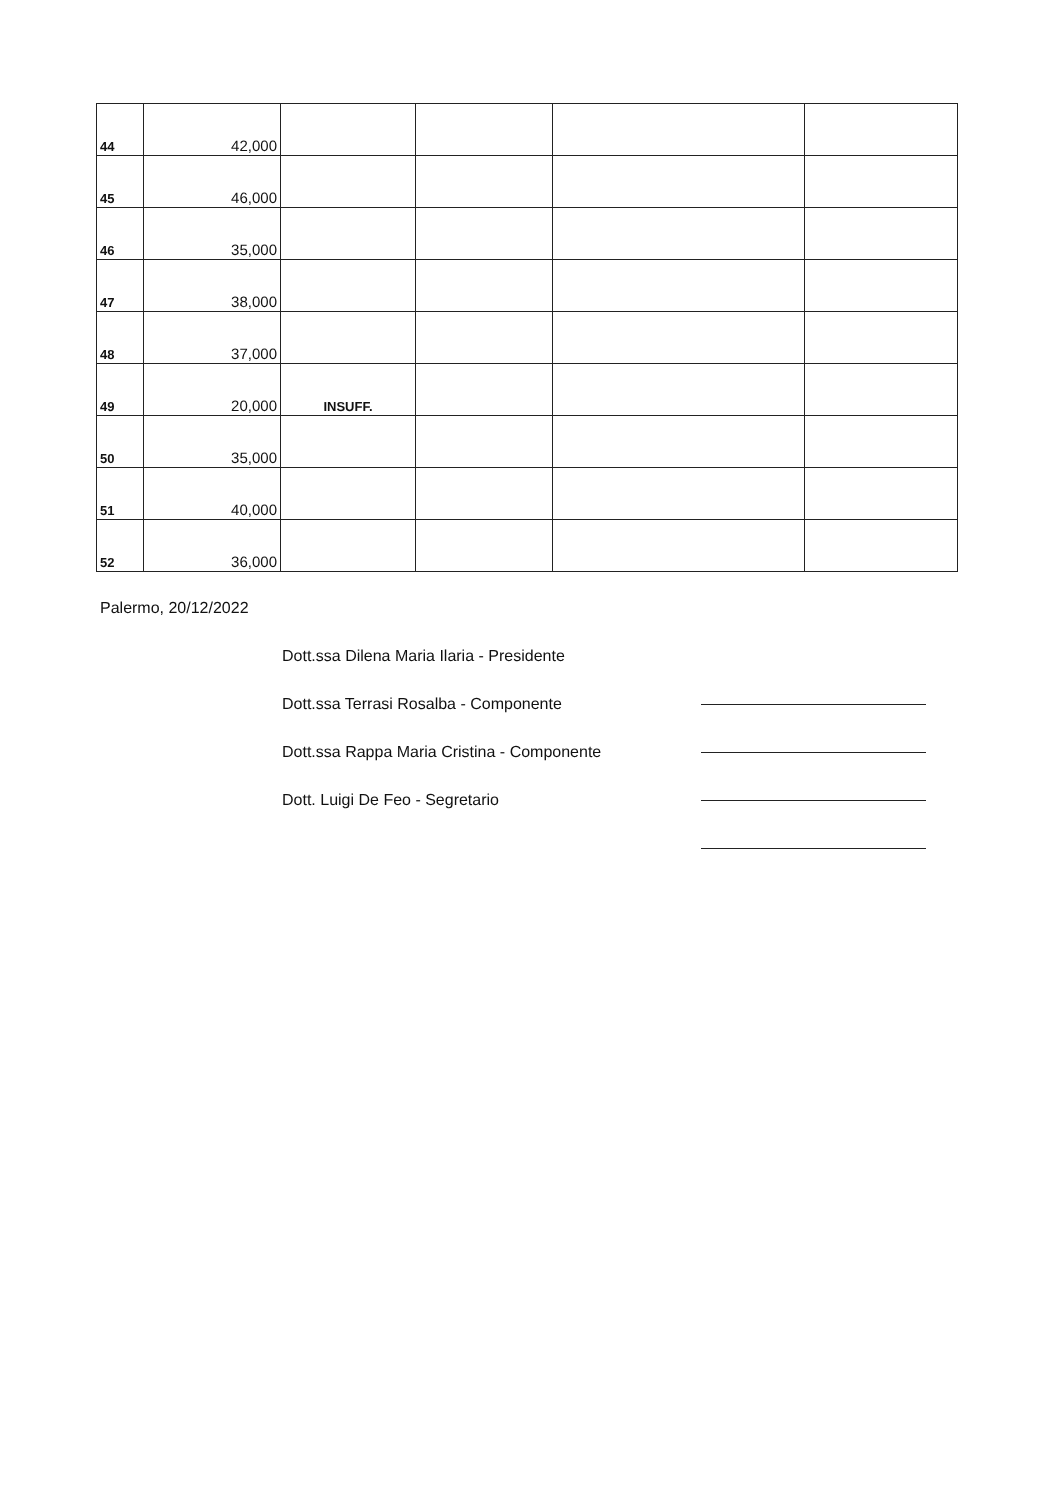| 44 | 42,000 | | | | |
| 45 | 46,000 | | | | |
| 46 | 35,000 | | | | |
| 47 | 38,000 | | | | |
| 48 | 37,000 | | | | |
| 49 | 20,000 | INSUFF. | | | |
| 50 | 35,000 | | | | |
| 51 | 40,000 | | | | |
| 52 | 36,000 | | | | |
Palermo, 20/12/2022
Dott.ssa Dilena Maria Ilaria - Presidente
Dott.ssa Terrasi Rosalba - Componente
Dott.ssa Rappa Maria Cristina - Componente
Dott. Luigi De Feo - Segretario